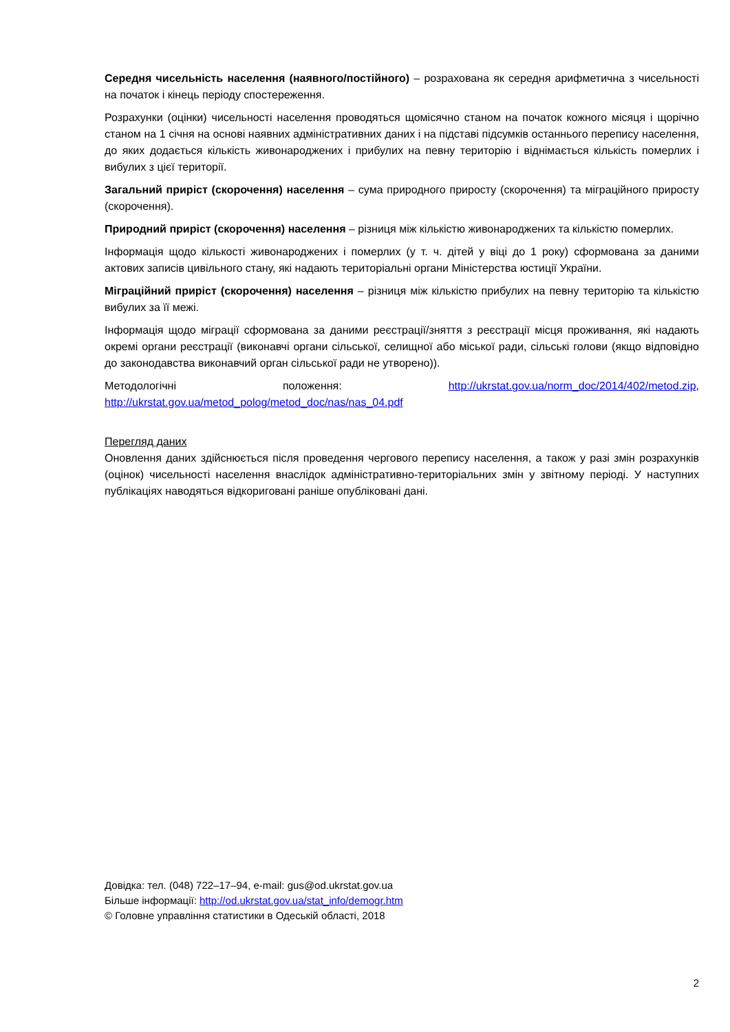Середня чисельність населення (наявного/постійного) – розрахована як середня арифметична з чисельності на початок і кінець періоду спостереження.
Розрахунки (оцінки) чисельності населення проводяться щомісячно станом на початок кожного місяця і щорічно станом на 1 січня на основі наявних адміністративних даних і на підставі підсумків останнього перепису населення, до яких додається кількість живонароджених і прибулих на певну територію і віднімається кількість померлих і вибулих з цієї території.
Загальний приріст (скорочення) населення – сума природного приросту (скорочення) та міграційного приросту (скорочення).
Природний приріст (скорочення) населення – різниця між кількістю живонароджених та кількістю померлих.
Інформація щодо кількості живонароджених і померлих (у т. ч. дітей у віці до 1 року) сформована за даними актових записів цивільного стану, які надають територіальні органи Міністерства юстиції України.
Міграційний приріст (скорочення) населення – різниця між кількістю прибулих на певну територію та кількістю вибулих за її межі.
Інформація щодо міграції сформована за даними реєстрації/зняття з реєстрації місця проживання, які надають окремі органи реєстрації (виконавчі органи сільської, селищної або міської ради, сільські голови (якщо відповідно до законодавства виконавчий орган сільської ради не утворено)).
Методологічні положення: http://ukrstat.gov.ua/norm_doc/2014/402/metod.zip, http://ukrstat.gov.ua/metod_polog/metod_doc/nas/nas_04.pdf
Перегляд даних
Оновлення даних здійснюється після проведення чергового перепису населення, а також у разі змін розрахунків (оцінок) чисельності населення внаслідок адміністративно-територіальних змін у звітному періоді. У наступних публікаціях наводяться відкориговані раніше опубліковані дані.
Довідка: тел. (048) 722–17–94, e-mail: gus@od.ukrstat.gov.ua
Більше інформації: http://od.ukrstat.gov.ua/stat_info/demogr.htm
© Головне управління статистики в Одеській області, 2018
2